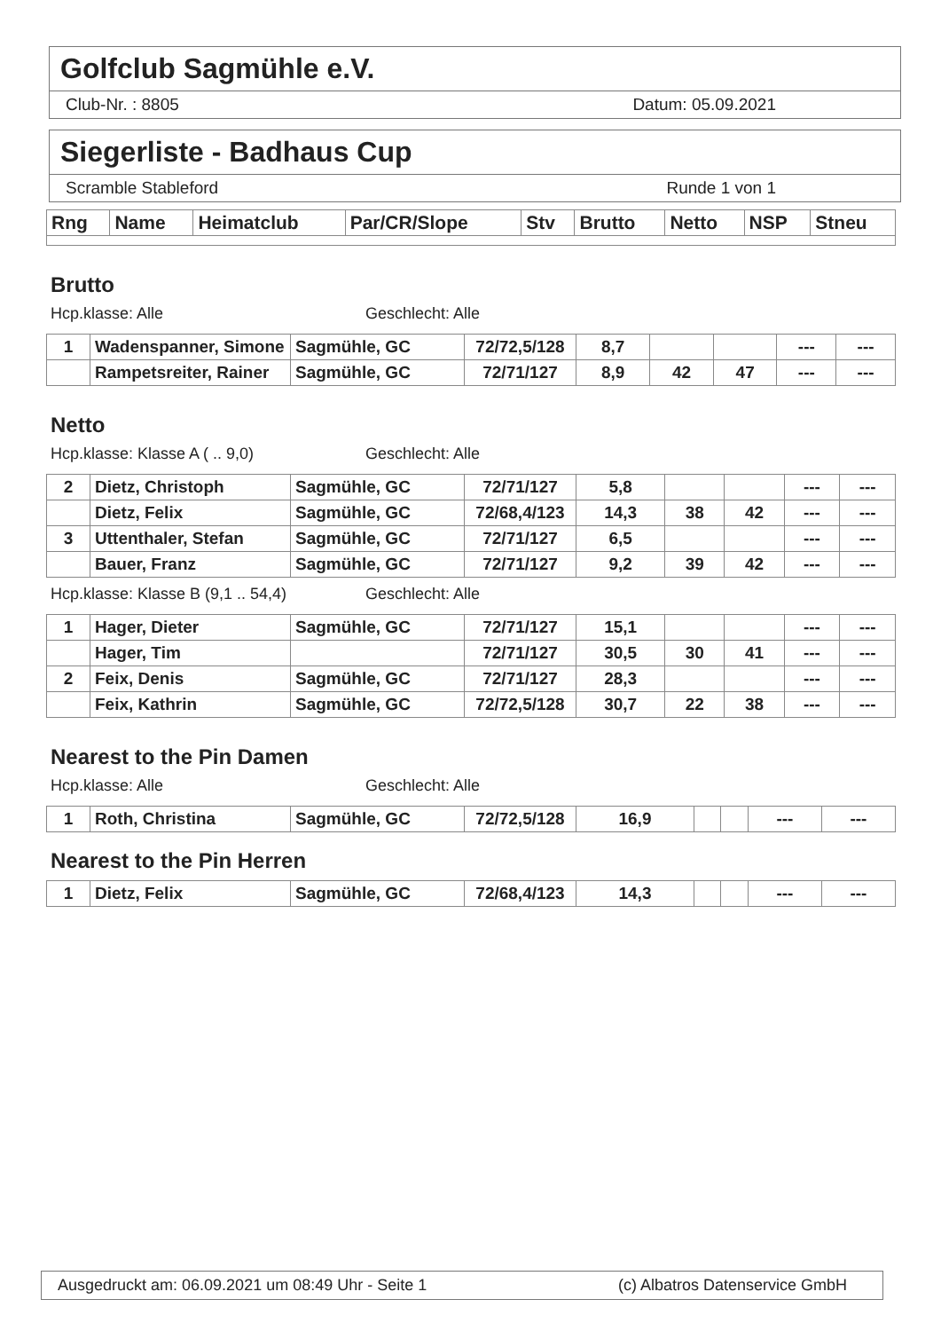Golfclub Sagmühle e.V.
Club-Nr. : 8805 Datum: 05.09.2021
Siegerliste - Badhaus Cup
Scramble Stableford Runde 1 von 1
| Rng | Name | Heimatclub | Par/CR/Slope | Stv | Brutto | Netto | NSP | Stneu |
| --- | --- | --- | --- | --- | --- | --- | --- | --- |
Brutto
Hcp.klasse: Alle Geschlecht: Alle
| 1 | Wadenspanner, Simone | Sagmühle, GC | 72/72,5/128 | 8,7 | | | --- | --- |
| | Rampetsreiter, Rainer | Sagmühle, GC | 72/71/127 | 8,9 | 42 | 47 | --- | --- |
Netto
Hcp.klasse: Klasse A ( .. 9,0) Geschlecht: Alle
| 2 | Dietz, Christoph | Sagmühle, GC | 72/71/127 | 5,8 | | | --- | --- |
| | Dietz, Felix | Sagmühle, GC | 72/68,4/123 | 14,3 | 38 | 42 | --- | --- |
| 3 | Uttenthaler, Stefan | Sagmühle, GC | 72/71/127 | 6,5 | | | --- | --- |
| | Bauer, Franz | Sagmühle, GC | 72/71/127 | 9,2 | 39 | 42 | --- | --- |
Hcp.klasse: Klasse B (9,1 .. 54,4) Geschlecht: Alle
| 1 | Hager, Dieter | Sagmühle, GC | 72/71/127 | 15,1 | | | --- | --- |
| | Hager, Tim | | 72/71/127 | 30,5 | 30 | 41 | --- | --- |
| 2 | Feix, Denis | Sagmühle, GC | 72/71/127 | 28,3 | | | --- | --- |
| | Feix, Kathrin | Sagmühle, GC | 72/72,5/128 | 30,7 | 22 | 38 | --- | --- |
Nearest to the Pin Damen
Hcp.klasse: Alle Geschlecht: Alle
| 1 | Roth, Christina | Sagmühle, GC | 72/72,5/128 | 16,9 | | | --- | --- |
Nearest to the Pin Herren
| 1 | Dietz, Felix | Sagmühle, GC | 72/68,4/123 | 14,3 | | | --- | --- |
Ausgedruckt am: 06.09.2021 um 08:49 Uhr - Seite 1 (c) Albatros Datenservice GmbH